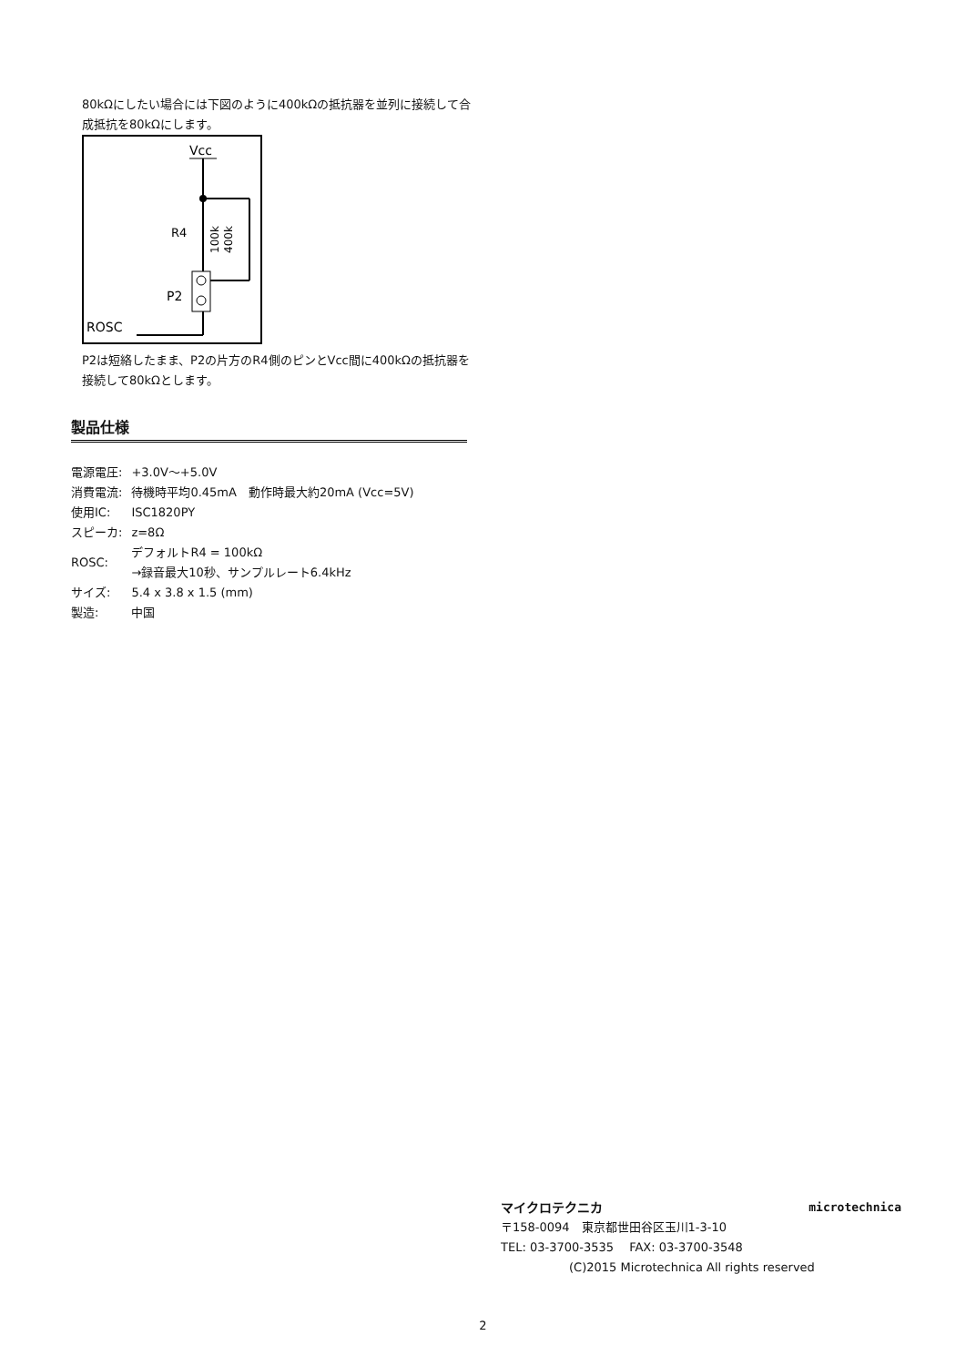80kΩにしたい場合には下図のように400kΩの抵抗器を並列に接続して合成抵抗を80kΩにします。
Vcc
R4
100k
400k
P2
ROSC
P2は短絡したまま、P2の片方のR4側のピンとVcc間に400kΩの抵抗器を接続して80kΩとします。
製品仕様
| 電源電圧: | +3.0V～+5.0V |
| 消費電流: | 待機時平均0.45mA 動作時最大約20mA (Vcc=5V) |
| 使用IC: | ISC1820PY |
| スピーカ: | z=8Ω |
| ROSC: | デフォルトR4 = 100kΩ →録音最大10秒、サンプルレート6.4kHz |
| サイズ: | 5.4 x 3.8 x 1.5 (mm) |
| 製造: | 中国 |
マイクロテクニカ microtechnica
〒158-0094　東京都世田谷区玉川1-3-10
TEL: 03-3700-3535　 FAX: 03-3700-3548
(C)2015 Microtechnica All rights reserved
2